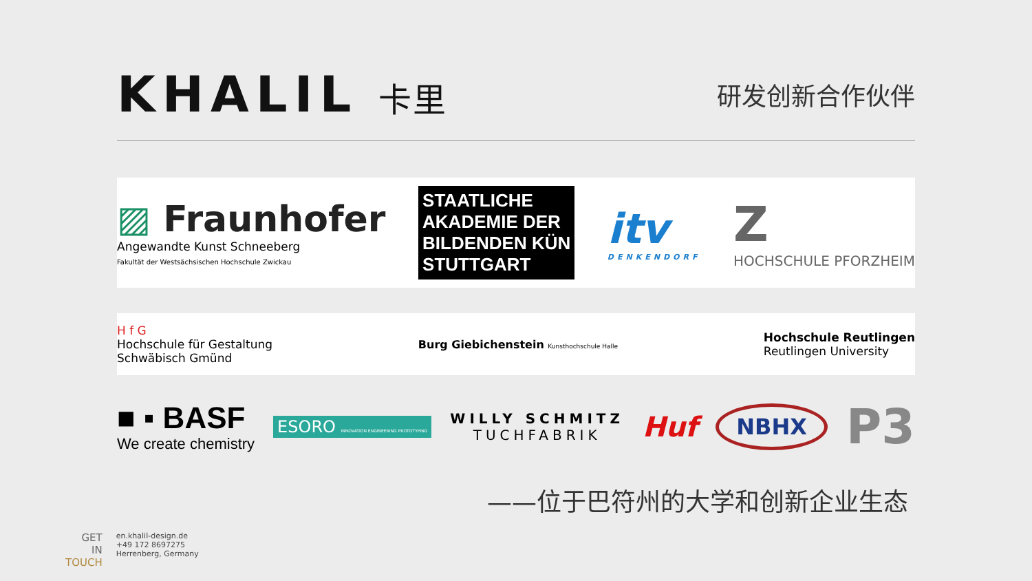KHALIL 卡里
研发创新合作伙伴
▨ Fraunhofer
Angewandte Kunst Schneeberg
Fakultät der Westsächsischen Hochschule Zwickau
STAATLICHE
AKADEMIE DER
BILDENDEN KÜN
STUTTGART
itv
DENKENDORF
Z
HOCHSCHULE PFORZHEIM
H f G
Hochschule für Gestaltung
Schwäbisch Gmünd
Burg Giebichenstein Kunsthochschule Halle
Hochschule Reutlingen
Reutlingen University
■ ▪ BASF
We create chemistry
ESORO INNOVATION ENGINEERING PROTOTYPING
WILLY SCHMITZ
TUCHFABRIK
Huf
NBHX
P3
——位于巴符州的大学和创新企业生态
GET
IN
TOUCH
en.khalil-design.de
+49 172 8697275
Herrenberg, Germany